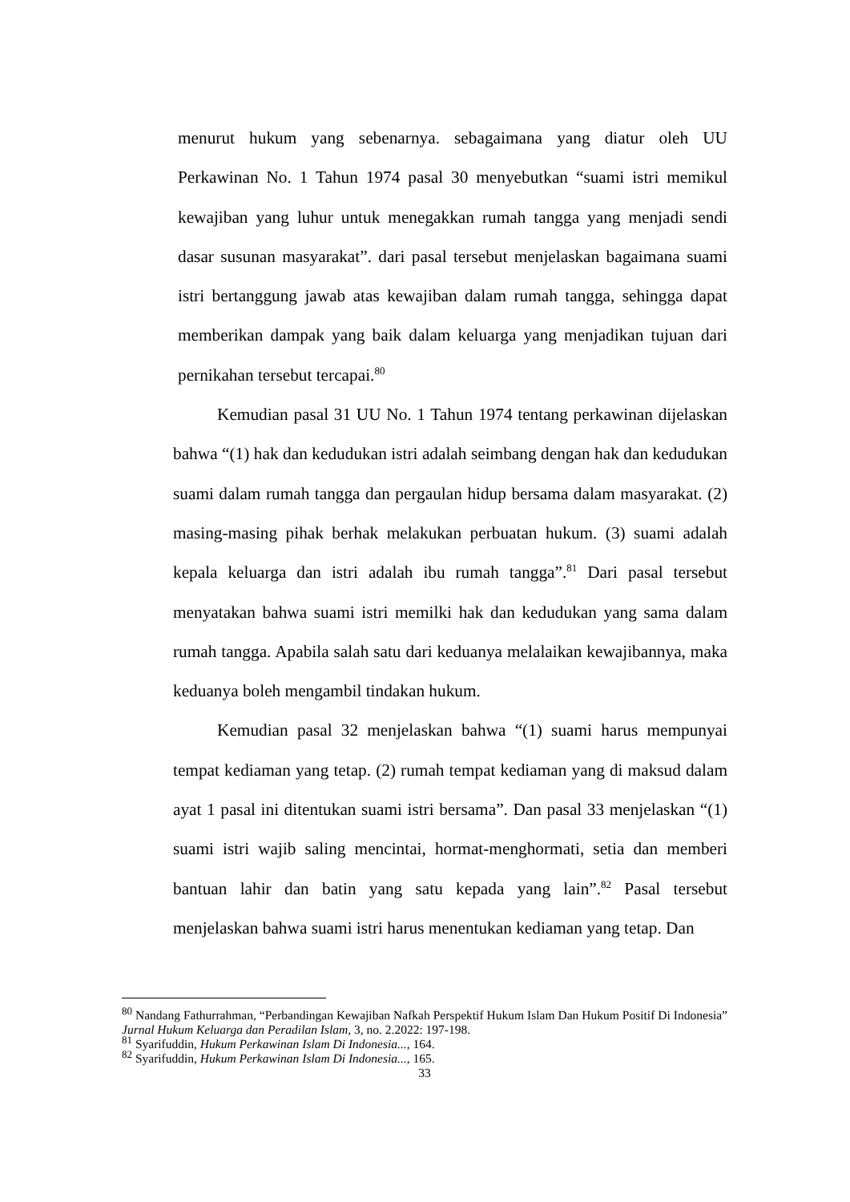menurut hukum yang sebenarnya. sebagaimana yang diatur oleh UU Perkawinan No. 1 Tahun 1974 pasal 30 menyebutkan “suami istri memikul kewajiban yang luhur untuk menegakkan rumah tangga yang menjadi sendi dasar susunan masyarakat”. dari pasal tersebut menjelaskan bagaimana suami istri bertanggung jawab atas kewajiban dalam rumah tangga, sehingga dapat memberikan dampak yang baik dalam keluarga yang menjadikan tujuan dari pernikahan tersebut tercapai.<sup>80</sup>
Kemudian pasal 31 UU No. 1 Tahun 1974 tentang perkawinan dijelaskan bahwa “(1) hak dan kedudukan istri adalah seimbang dengan hak dan kedudukan suami dalam rumah tangga dan pergaulan hidup bersama dalam masyarakat. (2) masing-masing pihak berhak melakukan perbuatan hukum. (3) suami adalah kepala keluarga dan istri adalah ibu rumah tangga”.<sup>81</sup> Dari pasal tersebut menyatakan bahwa suami istri memilki hak dan kedudukan yang sama dalam rumah tangga. Apabila salah satu dari keduanya melalaikan kewajibannya, maka keduanya boleh mengambil tindakan hukum.
Kemudian pasal 32 menjelaskan bahwa “(1) suami harus mempunyai tempat kediaman yang tetap. (2) rumah tempat kediaman yang di maksud dalam ayat 1 pasal ini ditentukan suami istri bersama”. Dan pasal 33 menjelaskan “(1) suami istri wajib saling mencintai, hormat-menghormati, setia dan memberi bantuan lahir dan batin yang satu kepada yang lain”.<sup>82</sup> Pasal tersebut menjelaskan bahwa suami istri harus menentukan kediaman yang tetap. Dan
<sup>80</sup> Nandang Fathurrahman, “Perbandingan Kewajiban Nafkah Perspektif Hukum Islam Dan Hukum Positif Di Indonesia” Jurnal Hukum Keluarga dan Peradilan Islam, 3, no. 2.2022: 197-198.
<sup>81</sup> Syarifuddin, Hukum Perkawinan Islam Di Indonesia..., 164.
<sup>82</sup> Syarifuddin, Hukum Perkawinan Islam Di Indonesia..., 165.
33